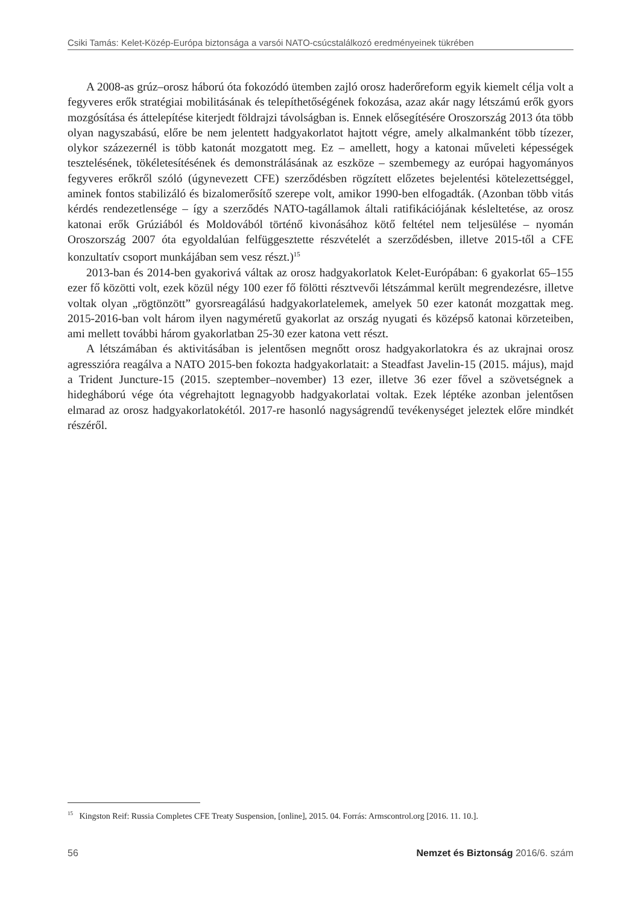Csiki Tamás: Kelet-Közép-Európa biztonsága a varsói NATO-csúcstalálkozó eredményeinek tükrében
A 2008-as grúz–orosz háború óta fokozódó ütemben zajló orosz haderőreform egyik kiemelt célja volt a fegyveres erők stratégiai mobilitásának és telepíthetőségének fokozása, azaz akár nagy létszámú erők gyors mozgósítása és áttelepítése kiterjedt földrajzi távolságban is. Ennek elősegítésére Oroszország 2013 óta több olyan nagyszabású, előre be nem jelentett hadgyakorlatot hajtott végre, amely alkalmanként több tízezer, olykor százezernél is több katonát mozgatott meg. Ez – amellett, hogy a katonai műveleti képességek tesztelésének, tökéletesítésének és demonstrálásának az eszköze – szembemegy az európai hagyományos fegyveres erőkről szóló (úgynevezett CFE) szerződésben rögzített előzetes bejelentési kötelezettséggel, aminek fontos stabilizáló és bizalomerősítő szerepe volt, amikor 1990-ben elfogadták. (Azonban több vitás kérdés rendezetlensége – így a szerződés NATO-tagállamok általi ratifikációjának késleltetése, az orosz katonai erők Grúziából és Moldovából történő kivonásához kötő feltétel nem teljesülése – nyomán Oroszország 2007 óta egyoldalúan felfüggesztette részvételét a szerződésben, illetve 2015-től a CFE konzultatív csoport munkájában sem vesz részt.)<sup>15</sup>
2013-ban és 2014-ben gyakorivá váltak az orosz hadgyakorlatok Kelet-Európában: 6 gyakorlat 65–155 ezer fő közötti volt, ezek közül négy 100 ezer fő fölötti résztvevői létszámmal került megrendezésre, illetve voltak olyan „rögtönzött” gyorsreagálású hadgyakorlatelemek, amelyek 50 ezer katonát mozgattak meg. 2015-2016-ban volt három ilyen nagyméretű gyakorlat az ország nyugati és középső katonai körzeteiben, ami mellett további három gyakorlatban 25-30 ezer katona vett részt.
A létszámában és aktivitásában is jelentősen megnőtt orosz hadgyakorlatokra és az ukrajnai orosz agresszióra reagálva a NATO 2015-ben fokozta hadgyakorlatait: a Steadfast Javelin-15 (2015. május), majd a Trident Juncture-15 (2015. szeptember–november) 13 ezer, illetve 36 ezer fővel a szövetségnek a hidegháború vége óta végrehajtott legnagyobb hadgyakorlatai voltak. Ezek léptéke azonban jelentősen elmarad az orosz hadgyakorlatokétól. 2017-re hasonló nagyságrendű tevékenységet jeleztek előre mindkét részéről.
<sup>15</sup> Kingston Reif: Russia Completes CFE Treaty Suspension, [online], 2015. 04. Forrás: Armscontrol.org [2016. 11. 10.].
56 Nemzet és Biztonság 2016/6. szám